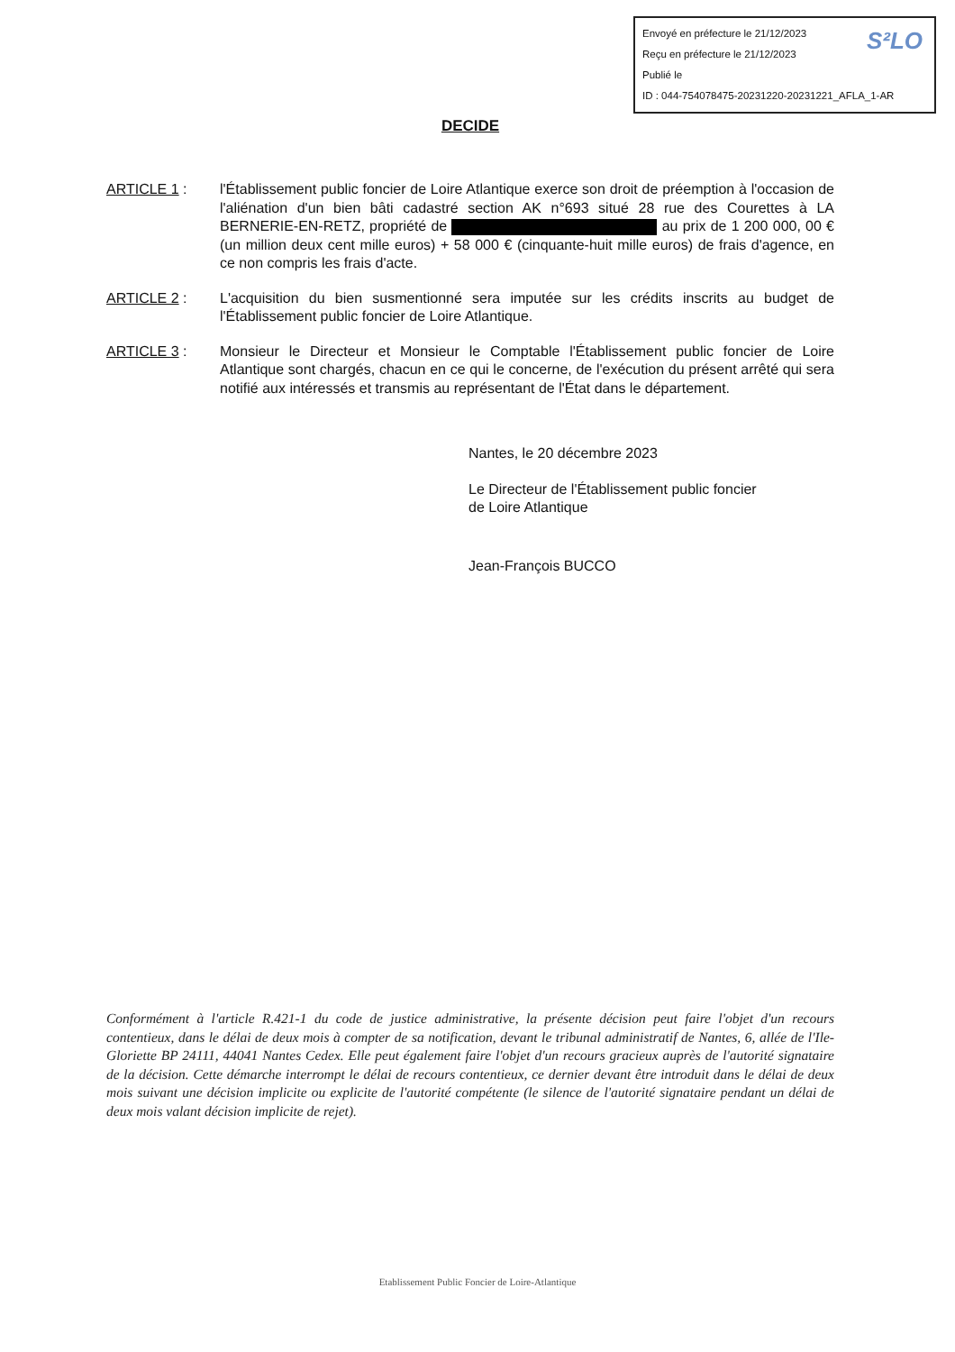Envoyé en préfecture le 21/12/2023
Reçu en préfecture le 21/12/2023
Publié le
ID : 044-754078475-20231220-20231221_AFLA_1-AR
S²LO
DECIDE
ARTICLE 1 : l'Établissement public foncier de Loire Atlantique exerce son droit de préemption à l'occasion de l'aliénation d'un bien bâti cadastré section AK n°693 situé 28 rue des Courettes à LA BERNERIE-EN-RETZ, propriété de au prix de 1 200 000, 00 € (un million deux cent mille euros) + 58 000 € (cinquante-huit mille euros) de frais d'agence, en ce non compris les frais d'acte.
ARTICLE 2 : L'acquisition du bien susmentionné sera imputée sur les crédits inscrits au budget de l'Établissement public foncier de Loire Atlantique.
ARTICLE 3 : Monsieur le Directeur et Monsieur le Comptable l'Établissement public foncier de Loire Atlantique sont chargés, chacun en ce qui le concerne, de l'exécution du présent arrêté qui sera notifié aux intéressés et transmis au représentant de l'État dans le département.
Nantes, le 20 décembre 2023
Le Directeur de l'Établissement public foncier
de Loire Atlantique
Jean-François BUCCO
Conformément à l'article R.421-1 du code de justice administrative, la présente décision peut faire l'objet d'un recours contentieux, dans le délai de deux mois à compter de sa notification, devant le tribunal administratif de Nantes, 6, allée de l'Ile-Gloriette BP 24111, 44041 Nantes Cedex. Elle peut également faire l'objet d'un recours gracieux auprès de l'autorité signataire de la décision. Cette démarche interrompt le délai de recours contentieux, ce dernier devant être introduit dans le délai de deux mois suivant une décision implicite ou explicite de l'autorité compétente (le silence de l'autorité signataire pendant un délai de deux mois valant décision implicite de rejet).
Etablissement Public Foncier de Loire-Atlantique